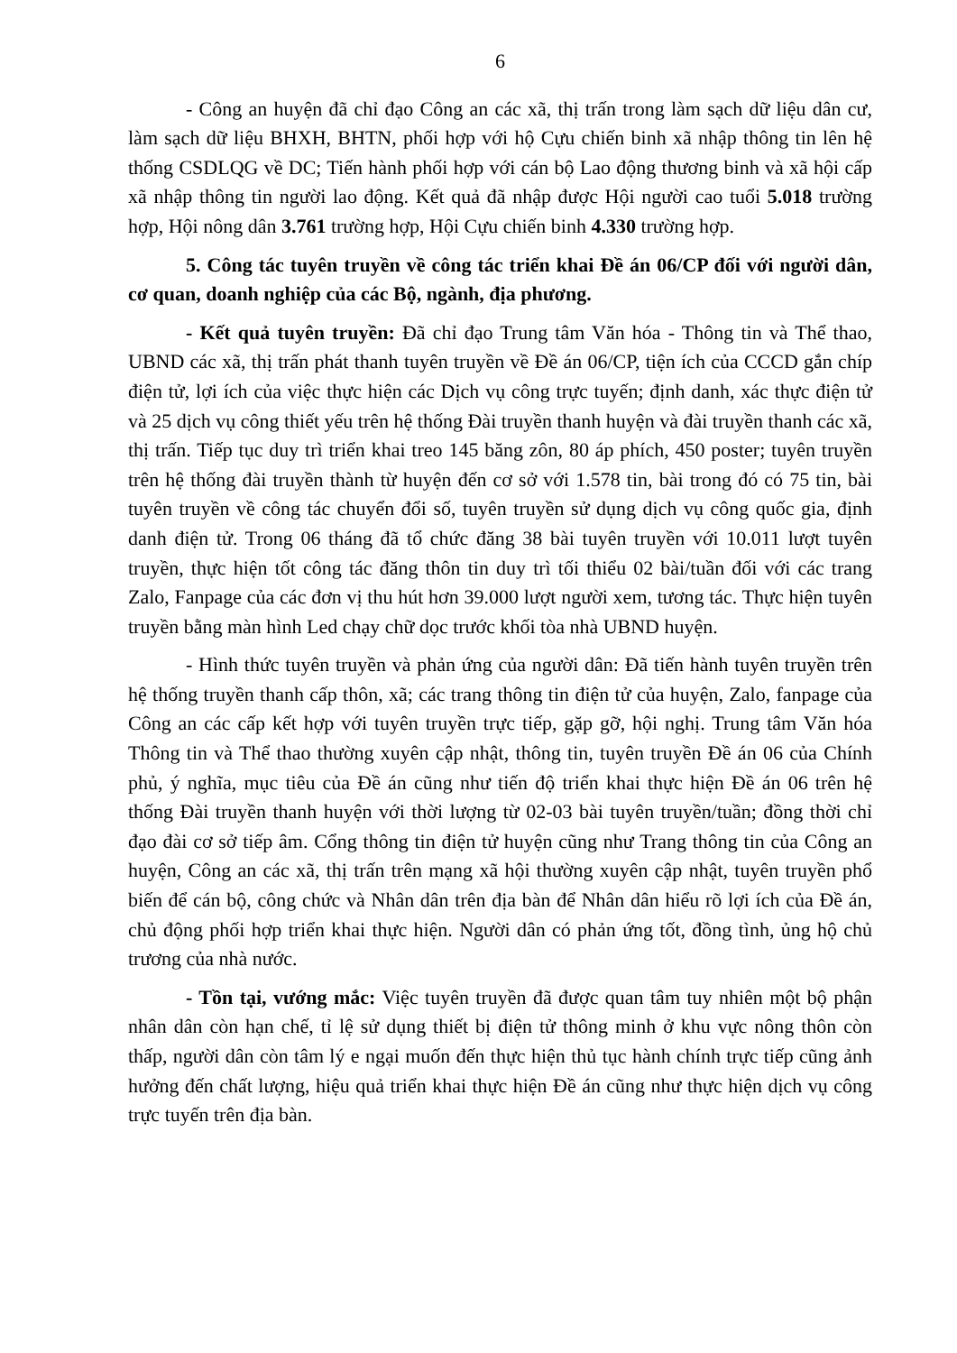6
- Công an huyện đã chỉ đạo Công an các xã, thị trấn trong làm sạch dữ liệu dân cư, làm sạch dữ liệu BHXH, BHTN, phối hợp với hộ Cựu chiến binh xã nhập thông tin lên hệ thống CSDLQG về DC; Tiến hành phối hợp với cán bộ Lao động thương binh và xã hội cấp xã nhập thông tin người lao động. Kết quả đã nhập được Hội người cao tuổi 5.018 trường hợp, Hội nông dân 3.761 trường hợp, Hội Cựu chiến binh 4.330 trường hợp.
5. Công tác tuyên truyền về công tác triển khai Đề án 06/CP đối với người dân, cơ quan, doanh nghiệp của các Bộ, ngành, địa phương.
- Kết quả tuyên truyền: Đã chỉ đạo Trung tâm Văn hóa - Thông tin và Thể thao, UBND các xã, thị trấn phát thanh tuyên truyền về Đề án 06/CP, tiện ích của CCCD gắn chíp điện tử, lợi ích của việc thực hiện các Dịch vụ công trực tuyến; định danh, xác thực điện tử và 25 dịch vụ công thiết yếu trên hệ thống Đài truyền thanh huyện và đài truyền thanh các xã, thị trấn. Tiếp tục duy trì triển khai treo 145 băng zôn, 80 áp phích, 450 poster; tuyên truyền trên hệ thống đài truyền thành từ huyện đến cơ sở với 1.578 tin, bài trong đó có 75 tin, bài tuyên truyền về công tác chuyển đổi số, tuyên truyền sử dụng dịch vụ công quốc gia, định danh điện tử. Trong 06 tháng đã tổ chức đăng 38 bài tuyên truyền với 10.011 lượt tuyên truyền, thực hiện tốt công tác đăng thôn tin duy trì tối thiểu 02 bài/tuần đối với các trang Zalo, Fanpage của các đơn vị thu hút hơn 39.000 lượt người xem, tương tác. Thực hiện tuyên truyền bằng màn hình Led chạy chữ dọc trước khối tòa nhà UBND huyện.
- Hình thức tuyên truyền và phản ứng của người dân: Đã tiến hành tuyên truyền trên hệ thống truyền thanh cấp thôn, xã; các trang thông tin điện tử của huyện, Zalo, fanpage của Công an các cấp kết hợp với tuyên truyền trực tiếp, gặp gỡ, hội nghị. Trung tâm Văn hóa Thông tin và Thể thao thường xuyên cập nhật, thông tin, tuyên truyền Đề án 06 của Chính phủ, ý nghĩa, mục tiêu của Đề án cũng như tiến độ triển khai thực hiện Đề án 06 trên hệ thống Đài truyền thanh huyện với thời lượng từ 02-03 bài tuyên truyền/tuần; đồng thời chỉ đạo đài cơ sở tiếp âm. Cổng thông tin điện tử huyện cũng như Trang thông tin của Công an huyện, Công an các xã, thị trấn trên mạng xã hội thường xuyên cập nhật, tuyên truyền phổ biến để cán bộ, công chức và Nhân dân trên địa bàn để Nhân dân hiểu rõ lợi ích của Đề án, chủ động phối hợp triển khai thực hiện. Người dân có phản ứng tốt, đồng tình, ủng hộ chủ trương của nhà nước.
- Tồn tại, vướng mắc: Việc tuyên truyền đã được quan tâm tuy nhiên một bộ phận nhân dân còn hạn chế, tỉ lệ sử dụng thiết bị điện tử thông minh ở khu vực nông thôn còn thấp, người dân còn tâm lý e ngại muốn đến thực hiện thủ tục hành chính trực tiếp cũng ảnh hưởng đến chất lượng, hiệu quả triển khai thực hiện Đề án cũng như thực hiện dịch vụ công trực tuyến trên địa bàn.